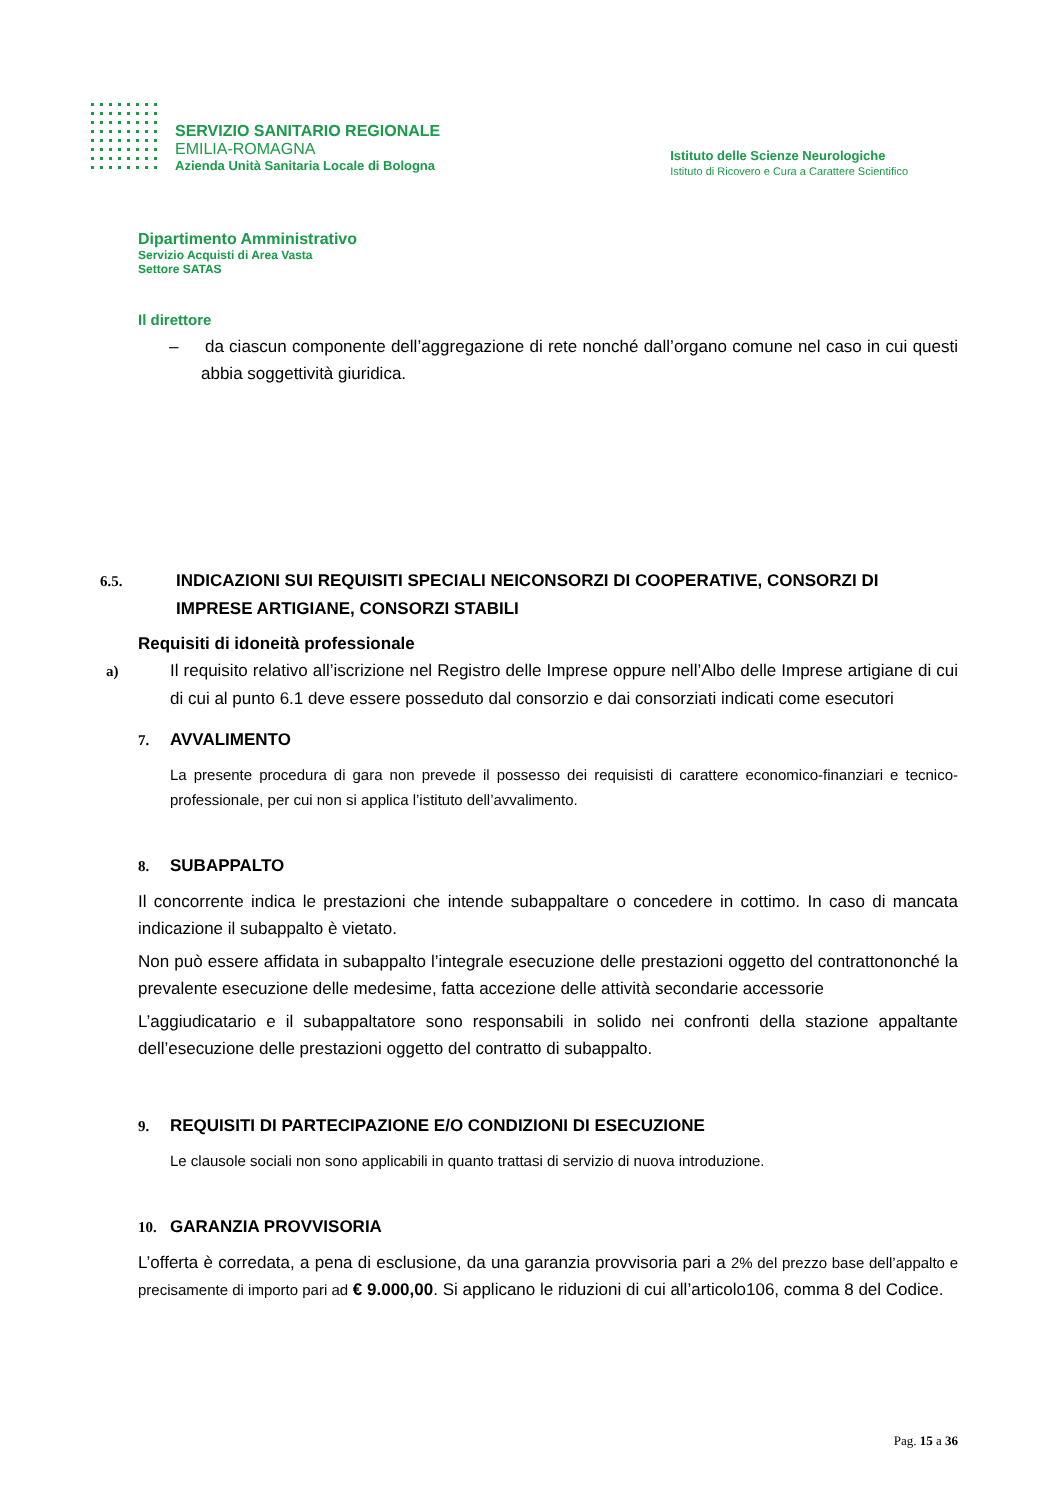SERVIZIO SANITARIO REGIONALE
EMILIA-ROMAGNA
Azienda Unità Sanitaria Locale di Bologna
Istituto delle Scienze Neurologiche
Istituto di Ricovero e Cura a Carattere Scientifico
Dipartimento Amministrativo
Servizio Acquisti di Area Vasta
Settore SATAS
Il direttore
– da ciascun componente dell’aggregazione di rete nonché dall’organo comune nel caso in cui questi abbia soggettività giuridica.
6.5. INDICAZIONI SUI REQUISITI SPECIALI NEICONSORZI DI COOPERATIVE, CONSORZI DI IMPRESE ARTIGIANE, CONSORZI STABILI
Requisiti di idoneità professionale
a) Il requisito relativo all’iscrizione nel Registro delle Imprese oppure nell’Albo delle Imprese artigiane di cui di cui al punto 6.1 deve essere posseduto dal consorzio e dai consorziati indicati come esecutori
7. AVVALIMENTO
La presente procedura di gara non prevede il possesso dei requisisti di carattere economico-finanziari e tecnico- professionale, per cui non si applica l’istituto dell’avvalimento.
8. SUBAPPALTO
Il concorrente indica le prestazioni che intende subappaltare o concedere in cottimo. In caso di mancata indicazione il subappalto è vietato.
Non può essere affidata in subappalto l’integrale esecuzione delle prestazioni oggetto del contrattononché la prevalente esecuzione delle medesime, fatta accezione delle attività secondarie accessorie
L’aggiudicatario e il subappaltatore sono responsabili in solido nei confronti della stazione appaltante dell’esecuzione delle prestazioni oggetto del contratto di subappalto.
9. REQUISITI DI PARTECIPAZIONE E/O CONDIZIONI DI ESECUZIONE
Le clausole sociali non sono applicabili in quanto trattasi di servizio di nuova introduzione.
10. GARANZIA PROVVISORIA
L’offerta è corredata, a pena di esclusione, da una garanzia provvisoria pari a 2% del prezzo base dell’appalto e precisamente di importo pari ad € 9.000,00. Si applicano le riduzioni di cui all’articolo106, comma 8 del Codice.
Pag. 15 a 36